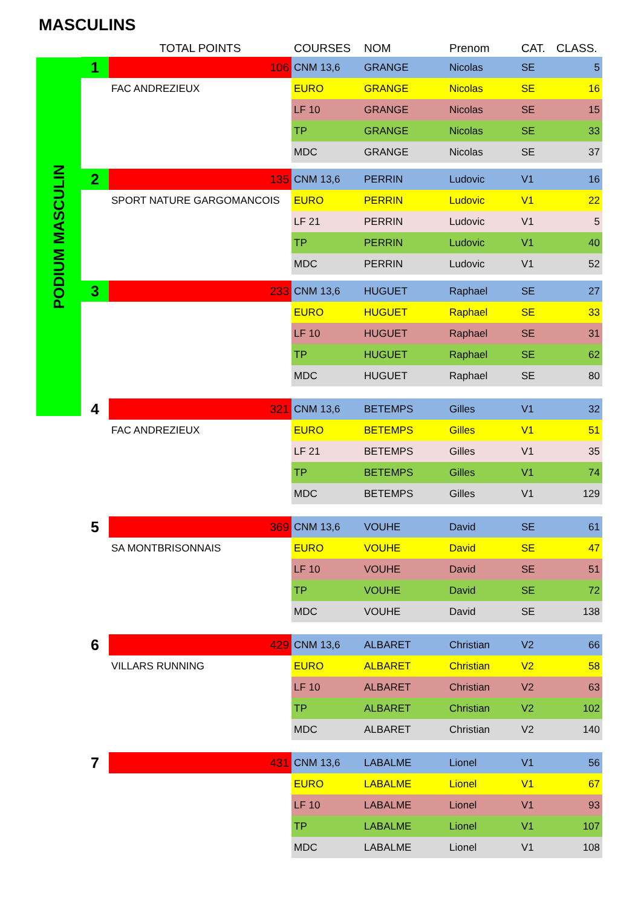MASCULINS
PODIUM MASCULIN
| | TOTAL POINTS | COURSES | NOM | Prenom | CAT. | CLASS. |
| --- | --- | --- | --- | --- | --- | --- |
| 1 | 106 | CNM 13,6 | GRANGE | Nicolas | SE | 5 |
| | FAC ANDREZIEUX | EURO | GRANGE | Nicolas | SE | 16 |
| | | LF 10 | GRANGE | Nicolas | SE | 15 |
| | | TP | GRANGE | Nicolas | SE | 33 |
| | | MDC | GRANGE | Nicolas | SE | 37 |
| 2 | 135 | CNM 13,6 | PERRIN | Ludovic | V1 | 16 |
| | SPORT NATURE GARGOMANCOIS | EURO | PERRIN | Ludovic | V1 | 22 |
| | | LF 21 | PERRIN | Ludovic | V1 | 5 |
| | | TP | PERRIN | Ludovic | V1 | 40 |
| | | MDC | PERRIN | Ludovic | V1 | 52 |
| 3 | 233 | CNM 13,6 | HUGUET | Raphael | SE | 27 |
| | | EURO | HUGUET | Raphael | SE | 33 |
| | | LF 10 | HUGUET | Raphael | SE | 31 |
| | | TP | HUGUET | Raphael | SE | 62 |
| | | MDC | HUGUET | Raphael | SE | 80 |
| 4 | 321 | CNM 13,6 | BETEMPS | Gilles | V1 | 32 |
| | FAC ANDREZIEUX | EURO | BETEMPS | Gilles | V1 | 51 |
| | | LF 21 | BETEMPS | Gilles | V1 | 35 |
| | | TP | BETEMPS | Gilles | V1 | 74 |
| | | MDC | BETEMPS | Gilles | V1 | 129 |
| 5 | 369 | CNM 13,6 | VOUHE | David | SE | 61 |
| | SA MONTBRISONNAIS | EURO | VOUHE | David | SE | 47 |
| | | LF 10 | VOUHE | David | SE | 51 |
| | | TP | VOUHE | David | SE | 72 |
| | | MDC | VOUHE | David | SE | 138 |
| 6 | 429 | CNM 13,6 | ALBARET | Christian | V2 | 66 |
| | VILLARS RUNNING | EURO | ALBARET | Christian | V2 | 58 |
| | | LF 10 | ALBARET | Christian | V2 | 63 |
| | | TP | ALBARET | Christian | V2 | 102 |
| | | MDC | ALBARET | Christian | V2 | 140 |
| 7 | 431 | CNM 13,6 | LABALME | Lionel | V1 | 56 |
| | | EURO | LABALME | Lionel | V1 | 67 |
| | | LF 10 | LABALME | Lionel | V1 | 93 |
| | | TP | LABALME | Lionel | V1 | 107 |
| | | MDC | LABALME | Lionel | V1 | 108 |